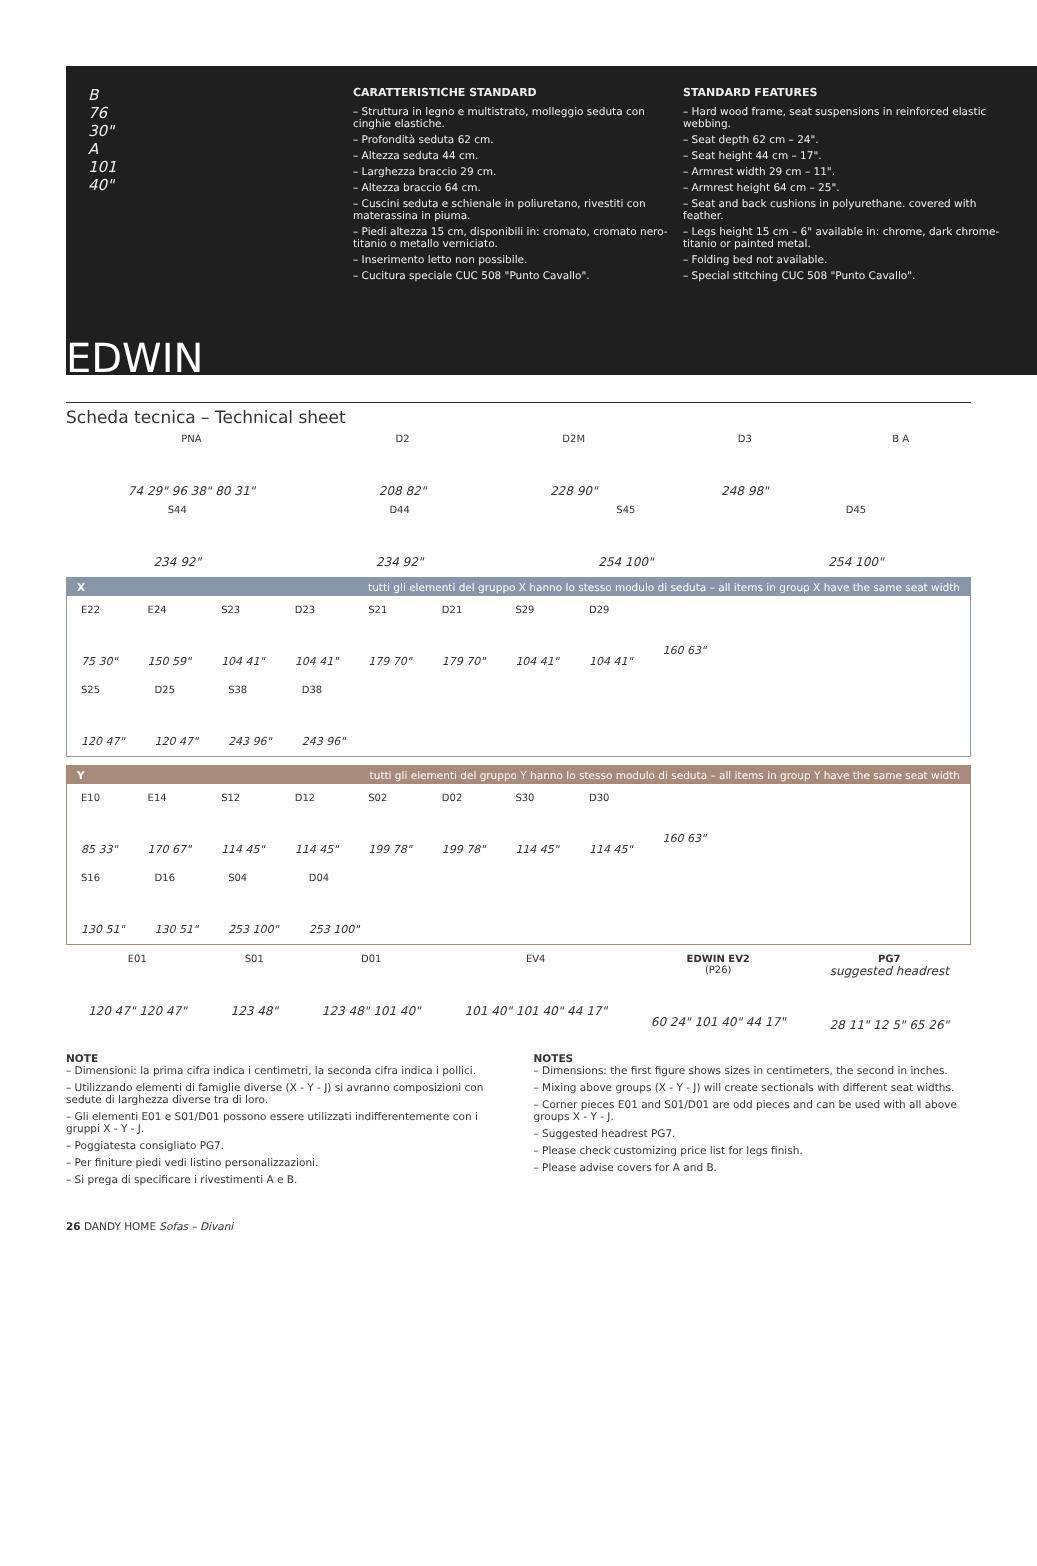B
76
30"
A
101
40"
CARATTERISTICHE STANDARD
– Struttura in legno e multistrato, molleggio seduta con cinghie elastiche.
– Profondità seduta 62 cm.
– Altezza seduta 44 cm.
– Larghezza braccio 29 cm.
– Altezza braccio 64 cm.
– Cuscini seduta e schienale in poliuretano, rivestiti con materassina in piuma.
– Piedi altezza 15 cm, disponibili in: cromato, cromato nero-titanio o metallo verniciato.
– Inserimento letto non possibile.
– Cucitura speciale CUC 508 "Punto Cavallo".
STANDARD FEATURES
– Hard wood frame, seat suspensions in reinforced elastic webbing.
– Seat depth 62 cm – 24".
– Seat height 44 cm – 17".
– Armrest width 29 cm – 11".
– Armrest height 64 cm – 25".
– Seat and back cushions in polyurethane. covered with feather.
– Legs height 15 cm – 6" available in: chrome, dark chrome-titanio or painted metal.
– Folding bed not available.
– Special stitching CUC 508 "Punto Cavallo".
EDWIN
Scheda tecnica – Technical sheet
PNA
74 29" 96 38" 80 31"
D2
208 82"
D2M
228 90"
D3
248 98"
B A
S44
234 92"
D44
234 92"
S45
254 100"
D45
254 100"
Xtutti gli elementi del gruppo X hanno lo stesso modulo di seduta – all items in group X have the same seat width
E22
75 30"
E24
150 59"
S23
104 41"
D23
104 41"
S21
179 70"
D21
179 70"
S29
104 41"
D29
104 41"
160 63"
S25
120 47"
D25
120 47"
S38
243 96"
D38
243 96"
Ytutti gli elementi del gruppo Y hanno lo stesso modulo di seduta – all items in group Y have the same seat width
E10
85 33"
E14
170 67"
S12
114 45"
D12
114 45"
S02
199 78"
D02
199 78"
S30
114 45"
D30
114 45"
160 63"
S16
130 51"
D16
130 51"
S04
253 100"
D04
253 100"
E01
120 47" 120 47"
S01
123 48"
D01
123 48" 101 40"
EV4
101 40" 101 40" 44 17"
EDWIN EV2
(P26)
60 24" 101 40" 44 17"
PG7
suggested headrest
28 11" 12 5" 65 26"
NOTE
– Dimensioni: la prima cifra indica i centimetri, la seconda cifra indica i pollici.
– Utilizzando elementi di famiglie diverse (X - Y - J) si avranno composizioni con sedute di larghezza diverse tra di loro.
– Gli elementi E01 e S01/D01 possono essere utilizzati indifferentemente con i gruppi X - Y - J.
– Poggiatesta consigliato PG7.
– Per finiture piedi vedi listino personalizzazioni.
– Si prega di specificare i rivestimenti A e B.
NOTES
– Dimensions: the first figure shows sizes in centimeters, the second in inches.
– Mixing above groups (X - Y - J) will create sectionals with different seat widths.
– Corner pieces E01 and S01/D01 are odd pieces and can be used with all above groups X - Y - J.
– Suggested headrest PG7.
– Please check customizing price list for legs finish.
– Please advise covers for A and B.
26 DANDY HOME Sofas – Divani